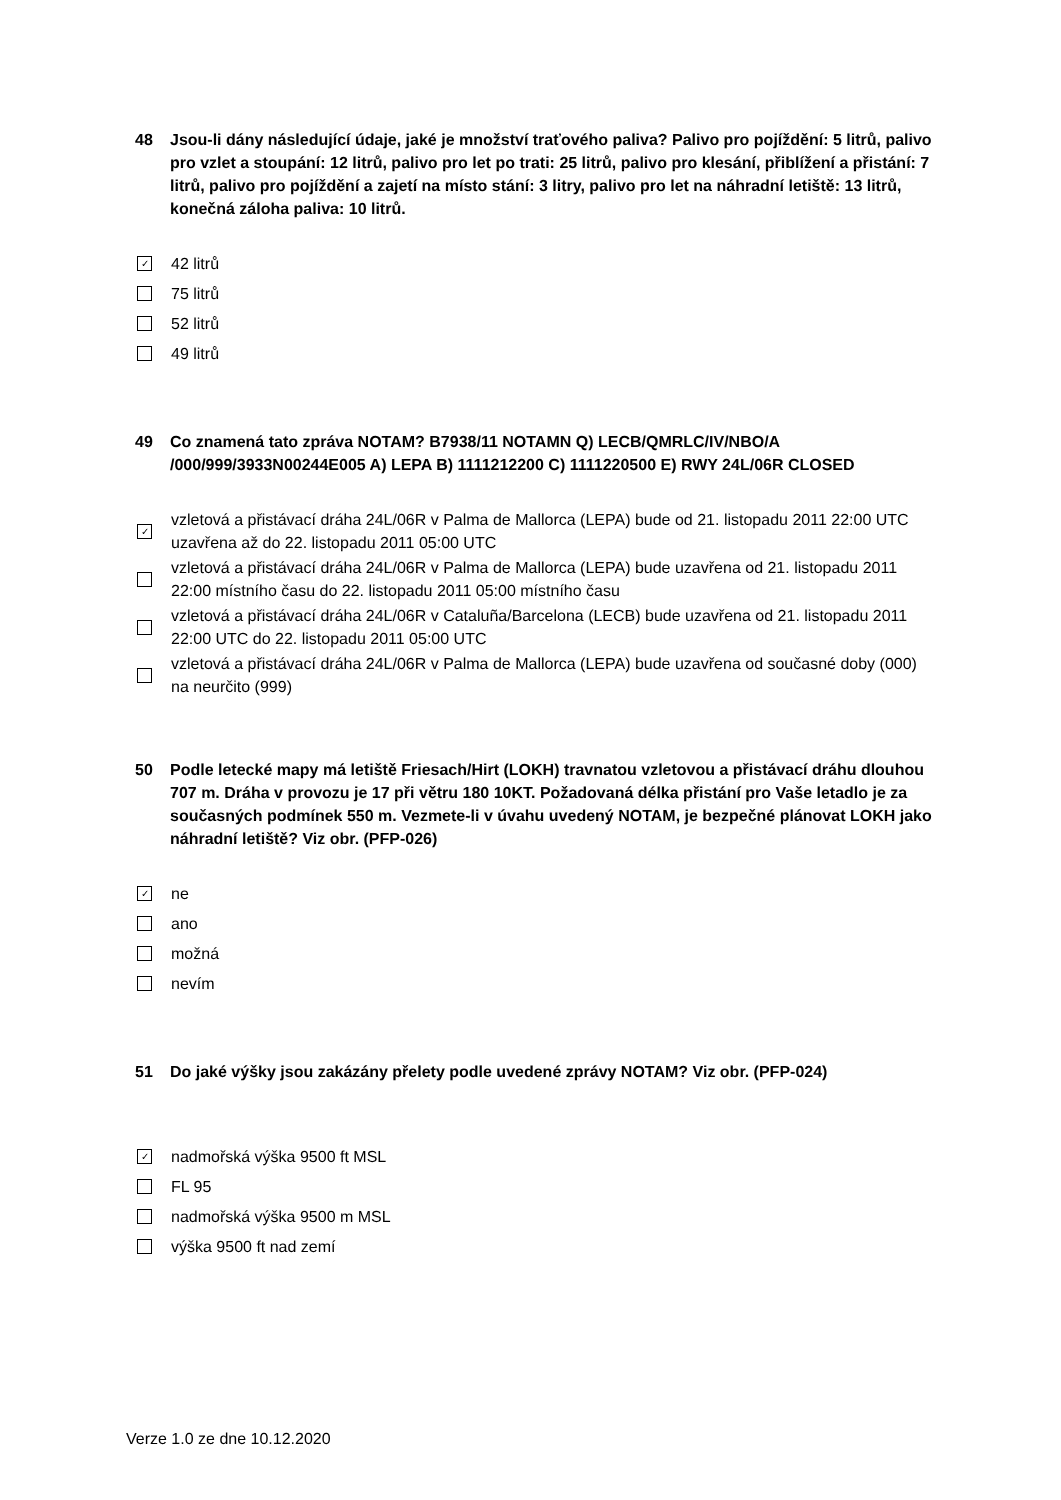48 Jsou-li dány následující údaje, jaké je množství traťového paliva? Palivo pro pojíždění: 5 litrů, palivo pro vzlet a stoupání: 12 litrů, palivo pro let po trati: 25 litrů, palivo pro klesání, přiblížení a přistání: 7 litrů, palivo pro pojíždění a zajetí na místo stání: 3 litry, palivo pro let na náhradní letiště: 13 litrů, konečná záloha paliva: 10 litrů.
✓ 42 litrů
75 litrů
52 litrů
49 litrů
49 Co znamená tato zpráva NOTAM? B7938/11 NOTAMN Q) LECB/QMRLC/IV/NBO/A /000/999/3933N00244E005 A) LEPA B) 1111212200 C) 1111220500 E) RWY 24L/06R CLOSED
✓ vzletová a přistávací dráha 24L/06R v Palma de Mallorca (LEPA) bude od 21. listopadu 2011 22:00 UTC uzavřena až do 22. listopadu 2011 05:00 UTC
vzletová a přistávací dráha 24L/06R v Palma de Mallorca (LEPA) bude uzavřena od 21. listopadu 2011 22:00 místního času do 22. listopadu 2011 05:00 místního času
vzletová a přistávací dráha 24L/06R v Cataluña/Barcelona (LECB) bude uzavřena od 21. listopadu 2011 22:00 UTC do 22. listopadu 2011 05:00 UTC
vzletová a přistávací dráha 24L/06R v Palma de Mallorca (LEPA) bude uzavřena od současné doby (000) na neurčito (999)
50 Podle letecké mapy má letiště Friesach/Hirt (LOKH) travnatou vzletovou a přistávací dráhu dlouhou 707 m. Dráha v provozu je 17 při větru 180 10KT. Požadovaná délka přistání pro Vaše letadlo je za současných podmínek 550 m. Vezmete-li v úvahu uvedený NOTAM, je bezpečné plánovat LOKH jako náhradní letiště? Viz obr. (PFP-026)
✓ ne
ano
možná
nevím
51 Do jaké výšky jsou zakázány přelety podle uvedené zprávy NOTAM? Viz obr. (PFP-024)
✓ nadmořská výška 9500 ft MSL
FL 95
nadmořská výška 9500 m MSL
výška 9500 ft nad zemí
Verze 1.0 ze dne 10.12.2020